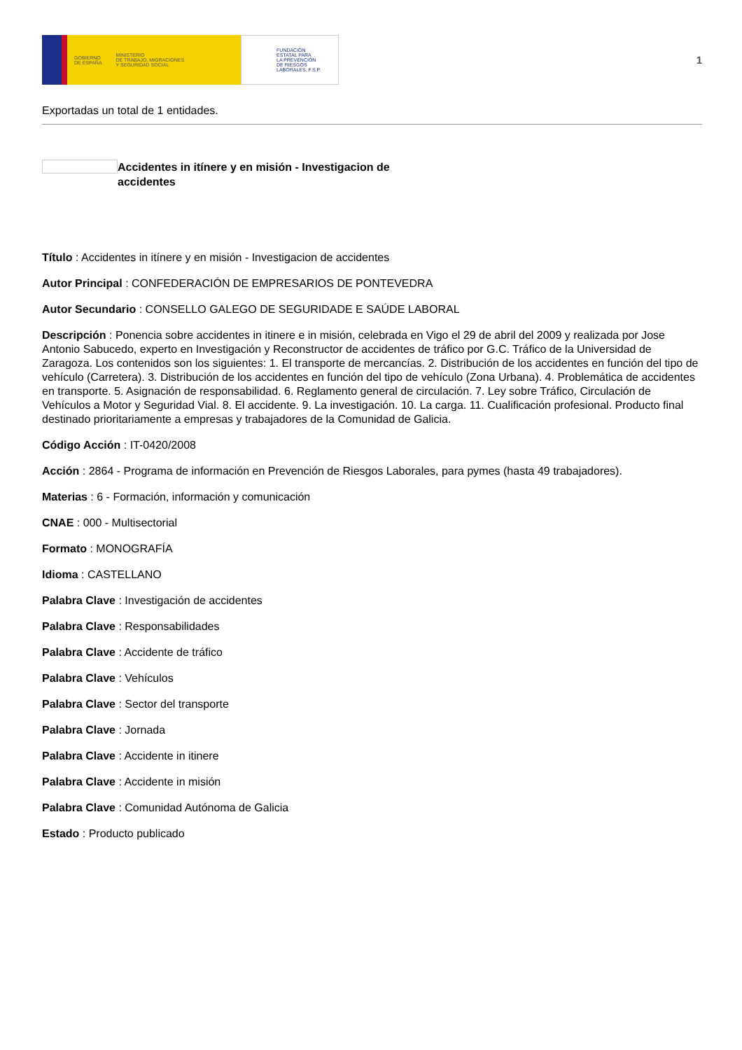GOBIERNO
DE ESPAÑA MINISTERIO
DE TRABAJO, MIGRACIONES
Y SEGURIDAD SOCIAL
FUNDACIÓN
ESTATAL PARA
LA PREVENCIÓN
DE RIESGOS
LABORALES, F.S.P.
1
Exportadas un total de 1 entidades.
Accidentes in itínere y en misión - Investigacion de accidentes
Título : Accidentes in itínere y en misión - Investigacion de accidentes
Autor Principal : CONFEDERACIÓN DE EMPRESARIOS DE PONTEVEDRA
Autor Secundario : CONSELLO GALEGO DE SEGURIDADE E SAÚDE LABORAL
Descripción : Ponencia sobre accidentes in itinere e in misión, celebrada en Vigo el 29 de abril del 2009 y realizada por Jose Antonio Sabucedo, experto en Investigación y Reconstructor de accidentes de tráfico por G.C. Tráfico de la Universidad de Zaragoza. Los contenidos son los siguientes: 1. El transporte de mercancías. 2. Distribución de los accidentes en función del tipo de vehículo (Carretera). 3. Distribución de los accidentes en función del tipo de vehículo (Zona Urbana). 4. Problemática de accidentes en transporte. 5. Asignación de responsabilidad. 6. Reglamento general de circulación. 7. Ley sobre Tráfico, Circulación de Vehículos a Motor y Seguridad Vial. 8. El accidente. 9. La investigación. 10. La carga. 11. Cualificación profesional. Producto final destinado prioritariamente a empresas y trabajadores de la Comunidad de Galicia.
Código Acción : IT-0420/2008
Acción : 2864 - Programa de información en Prevención de Riesgos Laborales, para pymes (hasta 49 trabajadores).
Materias : 6 - Formación, información y comunicación
CNAE : 000 - Multisectorial
Formato : MONOGRAFÍA
Idioma : CASTELLANO
Palabra Clave : Investigación de accidentes
Palabra Clave : Responsabilidades
Palabra Clave : Accidente de tráfico
Palabra Clave : Vehículos
Palabra Clave : Sector del transporte
Palabra Clave : Jornada
Palabra Clave : Accidente in itinere
Palabra Clave : Accidente in misión
Palabra Clave : Comunidad Autónoma de Galicia
Estado : Producto publicado